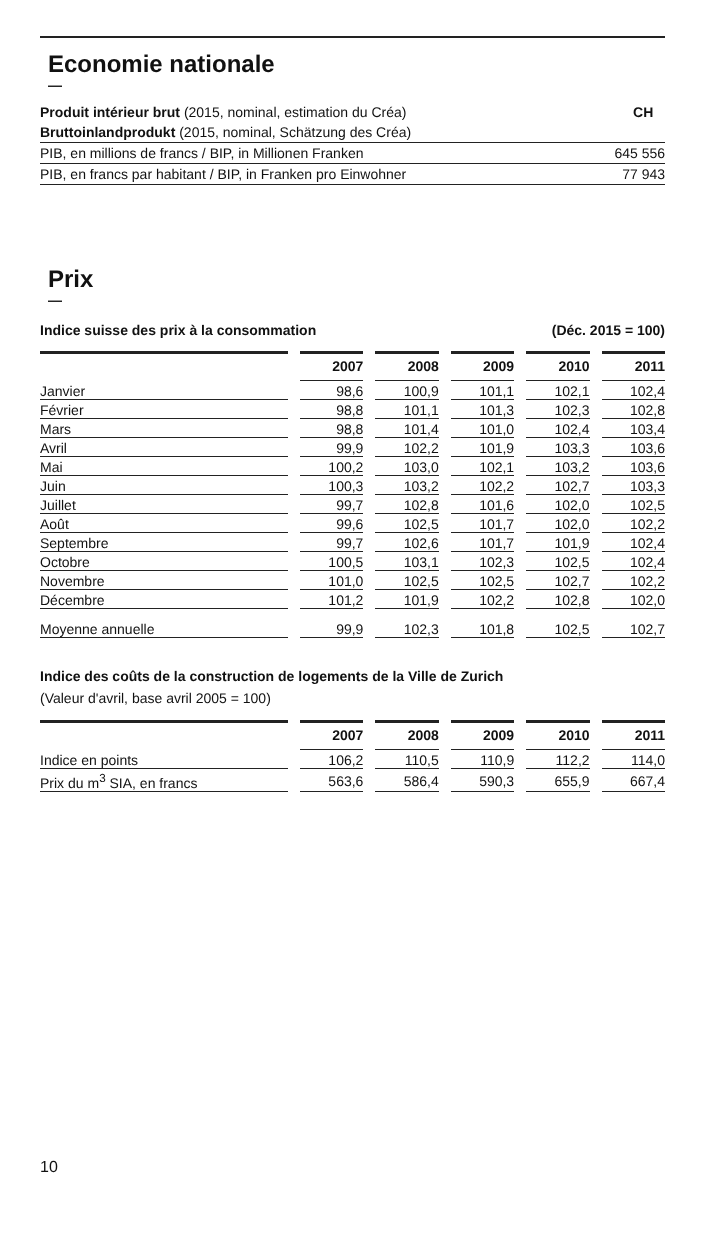Economie nationale
—
| Produit intérieur brut (2015, nominal, estimation du Créa) | CH |
| Bruttoinlandprodukt (2015, nominal, Schätzung des Créa) | |
| PIB, en millions de francs / BIP, in Millionen Franken | 645 556 |
| PIB, en francs par habitant / BIP, in Franken pro Einwohner | 77 943 |
Prix
—
| Indice suisse des prix à la consommation | (Déc. 2015 = 100) |
| | | 2007 | | 2008 | | 2009 | | 2010 | | 2011 |
| --- | --- | --- | --- | --- | --- | --- | --- | --- | --- | --- |
| Janvier | | 98,6 | | 100,9 | | 101,1 | | 102,1 | | 102,4 |
| Février | | 98,8 | | 101,1 | | 101,3 | | 102,3 | | 102,8 |
| Mars | | 98,8 | | 101,4 | | 101,0 | | 102,4 | | 103,4 |
| Avril | | 99,9 | | 102,2 | | 101,9 | | 103,3 | | 103,6 |
| Mai | | 100,2 | | 103,0 | | 102,1 | | 103,2 | | 103,6 |
| Juin | | 100,3 | | 103,2 | | 102,2 | | 102,7 | | 103,3 |
| Juillet | | 99,7 | | 102,8 | | 101,6 | | 102,0 | | 102,5 |
| Août | | 99,6 | | 102,5 | | 101,7 | | 102,0 | | 102,2 |
| Septembre | | 99,7 | | 102,6 | | 101,7 | | 101,9 | | 102,4 |
| Octobre | | 100,5 | | 103,1 | | 102,3 | | 102,5 | | 102,4 |
| Novembre | | 101,0 | | 102,5 | | 102,5 | | 102,7 | | 102,2 |
| Décembre | | 101,2 | | 101,9 | | 102,2 | | 102,8 | | 102,0 |
| Moyenne annuelle | | 99,9 | | 102,3 | | 101,8 | | 102,5 | | 102,7 |
Indice des coûts de la construction de logements de la Ville de Zurich
(Valeur d'avril, base avril 2005 = 100)
| | | 2007 | | 2008 | | 2009 | | 2010 | | 2011 |
| --- | --- | --- | --- | --- | --- | --- | --- | --- | --- | --- |
| Indice en points | | 106,2 | | 110,5 | | 110,9 | | 112,2 | | 114,0 |
| Prix du m<sup>3</sup> SIA, en francs | | 563,6 | | 586,4 | | 590,3 | | 655,9 | | 667,4 |
10